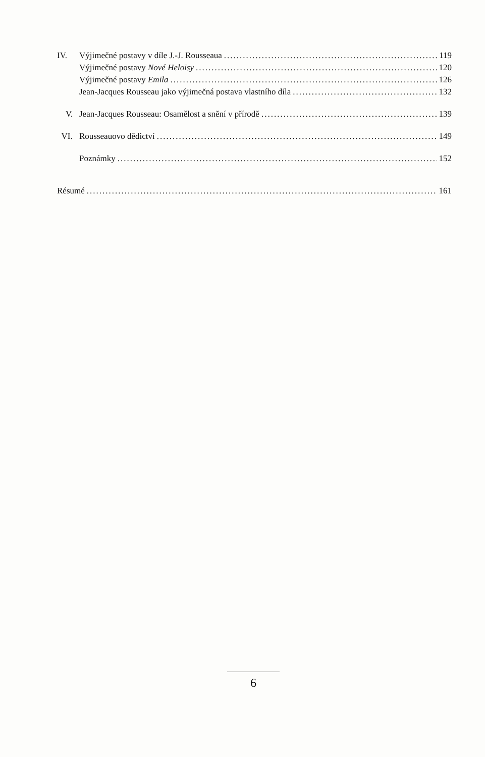IV. Výjimečné postavy v díle J.-J. Rousseaua 119
Výjimečné postavy Nové Heloisy 120
Výjimečné postavy Emila 126
Jean-Jacques Rousseau jako výjimečná postava vlastního díla 132
V. Jean-Jacques Rousseau: Osamělost a snění v přírodě 139
VI. Rousseauovo dědictví 149
Poznámky 152
Résumé 161
6